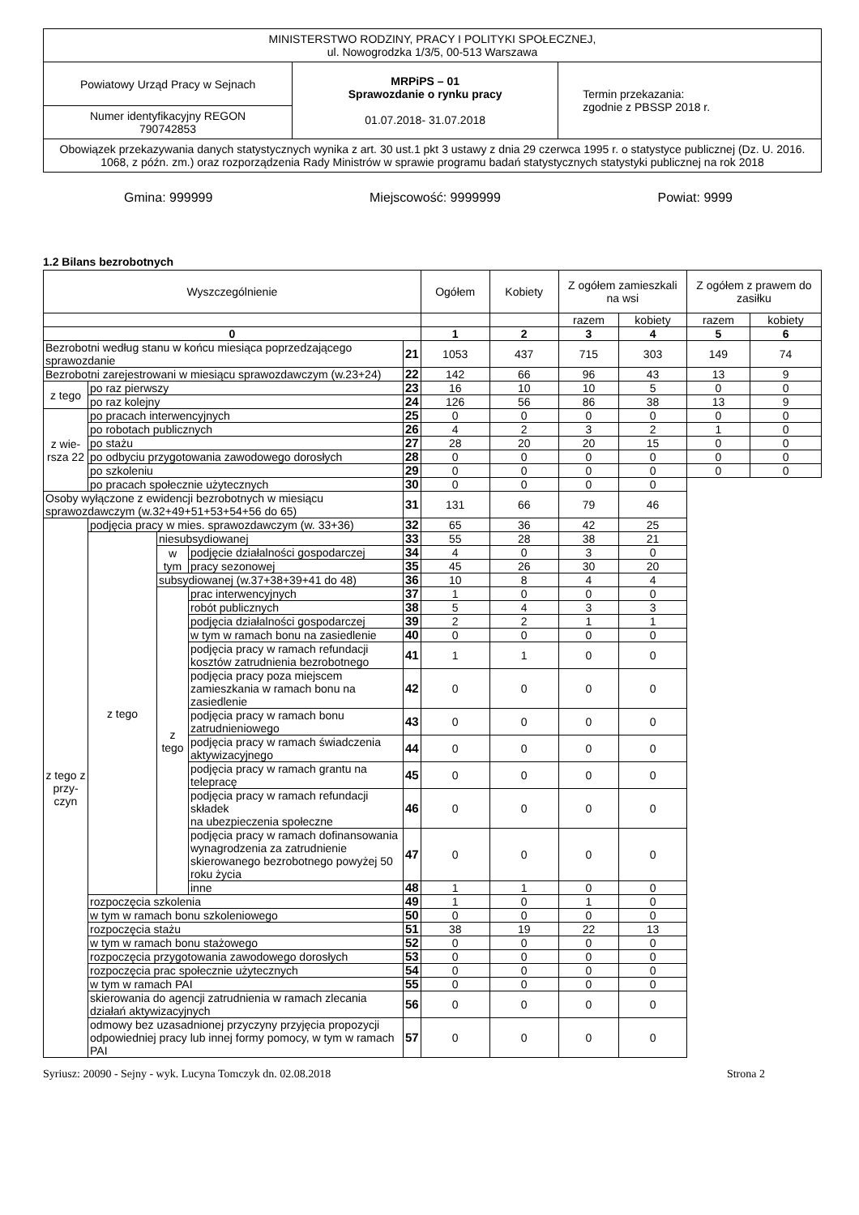| MINISTERSTWO RODZINY, PRACY I POLITYKI SPOŁECZNEJ, ul. Nowogrodzka 1/3/5, 00-513 Warszawa | | |
| Powiatowy Urząd Pracy w Sejnach | MRPiPS – 01 Sprawozdanie o rynku pracy 01.07.2018- 31.07.2018 | Termin przekazania: zgodnie z PBSSP 2018 r. |
| Numer identyfikacyjny REGON 790742853 | | |
| Obowiązek przekazywania danych statystycznych wynika z art. 30 ust.1 pkt 3 ustawy z dnia 29 czerwca 1995 r. o statystyce publicznej (Dz. U. 2016. 1068, z późn. zm.) oraz rozporządzenia Rady Ministrów w sprawie programu badań statystycznych statystyki publicznej na rok 2018 | | |
Gmina: 999999 Miejscowość: 9999999 Powiat: 9999
1.2 Bilans bezrobotnych
| Wyszczególnienie | | | | | Ogółem | Kobiety | Z ogółem zamieszkali na wsi | | Z ogółem z prawem do zasiłku | |
| | | | | | | | razem | kobiety | razem | kobiety |
| 0 | | | | | 1 | 2 | 3 | 4 | 5 | 6 |
| Bezrobotni według stanu w końcu miesiąca poprzedzającego sprawozdanie | | | | 21 | 1053 | 437 | 715 | 303 | 149 | 74 |
| Bezrobotni zarejestrowani w miesiącu sprawozdawczym (w.23+24) | | | | 22 | 142 | 66 | 96 | 43 | 13 | 9 |
| z tego | po raz pierwszy | | | 23 | 16 | 10 | 10 | 5 | 0 | 0 |
| | po raz kolejny | | | 24 | 126 | 56 | 86 | 38 | 13 | 9 |
| z wie-rsza 22 | po pracach interwencyjnych | | | 25 | 0 | 0 | 0 | 0 | 0 | 0 |
| | po robotach publicznych | | | 26 | 4 | 2 | 3 | 2 | 1 | 0 |
| | po stażu | | | 27 | 28 | 20 | 20 | 15 | 0 | 0 |
| | po odbyciu przygotowania zawodowego dorosłych | | | 28 | 0 | 0 | 0 | 0 | 0 | 0 |
| | po szkoleniu | | | 29 | 0 | 0 | 0 | 0 | 0 | 0 |
| | po pracach społecznie użytecznych | | | 30 | 0 | 0 | 0 | 0 | | |
| Osoby wyłączone z ewidencji bezrobotnych w miesiącu sprawozdawczym (w.32+49+51+53+54+56 do 65) | | | | 31 | 131 | 66 | 79 | 46 | | |
| z tego z przy-czyn | podjęcia pracy w mies. sprawozdawczym (w. 33+36) | | | 32 | 65 | 36 | 42 | 25 | | |
| | z tego | niesubsydiowanej | | 33 | 55 | 28 | 38 | 21 | | |
| | | w tym | podjęcie działalności gospodarczej | 34 | 4 | 0 | 3 | 0 | | |
| | | | pracy sezonowej | 35 | 45 | 26 | 30 | 20 | | |
| | | subsydiowanej (w.37+38+39+41 do 48) | | 36 | 10 | 8 | 4 | 4 | | |
| | | z tego | prac interwencyjnych | 37 | 1 | 0 | 0 | 0 | | |
| | | | robót publicznych | 38 | 5 | 4 | 3 | 3 | | |
| | | | podjęcia działalności gospodarczej | 39 | 2 | 2 | 1 | 1 | | |
| | | | w tym w ramach bonu na zasiedlenie | 40 | 0 | 0 | 0 | 0 | | |
| | | | podjęcia pracy w ramach refundacji kosztów zatrudnienia bezrobotnego | 41 | 1 | 1 | 0 | 0 | | |
| | | | podjęcia pracy poza miejscem zamieszkania w ramach bonu na zasiedlenie | 42 | 0 | 0 | 0 | 0 | | |
| | | | podjęcia pracy w ramach bonu zatrudnieniowego | 43 | 0 | 0 | 0 | 0 | | |
| | | | podjęcia pracy w ramach świadczenia aktywizacyjnego | 44 | 0 | 0 | 0 | 0 | | |
| | | | podjęcia pracy w ramach grantu na telepracę | 45 | 0 | 0 | 0 | 0 | | |
| | | | podjęcia pracy w ramach refundacji składek na ubezpieczenia społeczne | 46 | 0 | 0 | 0 | 0 | | |
| | | | podjęcia pracy w ramach dofinansowania wynagrodzenia za zatrudnienie skierowanego bezrobotnego powyżej 50 roku życia | 47 | 0 | 0 | 0 | 0 | | |
| | | | inne | 48 | 1 | 1 | 0 | 0 | | |
| | rozpoczęcia szkolenia | | | 49 | 1 | 0 | 1 | 0 | | |
| | w tym w ramach bonu szkoleniowego | | | 50 | 0 | 0 | 0 | 0 | | |
| | rozpoczęcia stażu | | | 51 | 38 | 19 | 22 | 13 | | |
| | w tym w ramach bonu stażowego | | | 52 | 0 | 0 | 0 | 0 | | |
| | rozpoczęcia przygotowania zawodowego dorosłych | | | 53 | 0 | 0 | 0 | 0 | | |
| | rozpoczęcia prac społecznie użytecznych | | | 54 | 0 | 0 | 0 | 0 | | |
| | w tym w ramach PAI | | | 55 | 0 | 0 | 0 | 0 | | |
| | skierowania do agencji zatrudnienia w ramach zlecania działań aktywizacyjnych | | | 56 | 0 | 0 | 0 | 0 | | |
| | odmowy bez uzasadnionej przyczyny przyjęcia propozycji odpowiedniej pracy lub innej formy pomocy, w tym w ramach PAI | | | 57 | 0 | 0 | 0 | 0 | | |
Syriusz: 20090 - Sejny - wyk. Lucyna Tomczyk dn. 02.08.2018 Strona 2